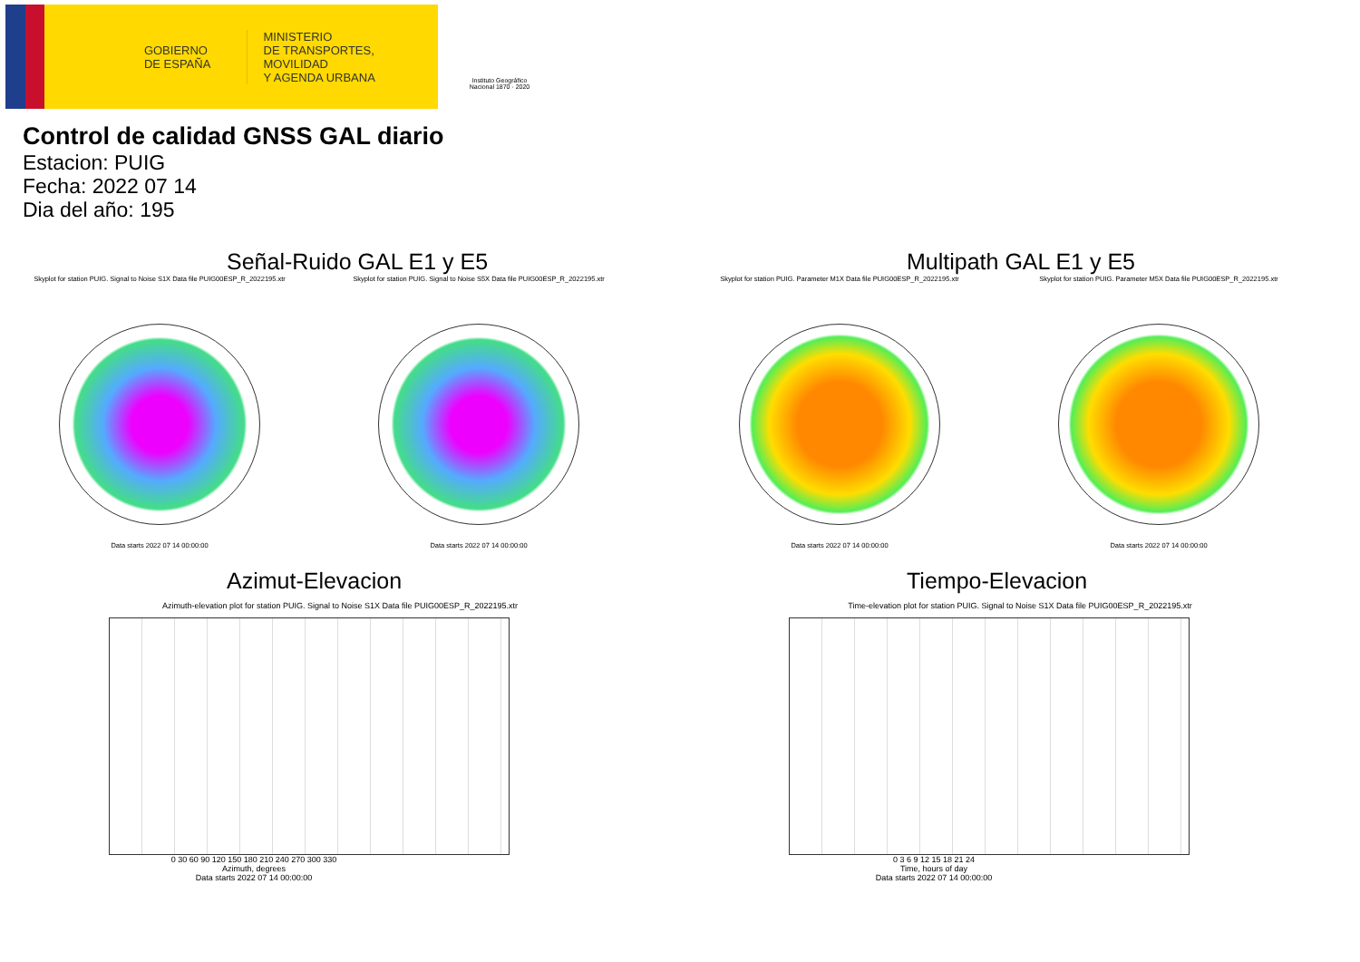GOBIERNO
DE ESPAÑA
MINISTERIO
DE TRANSPORTES, MOVILIDAD
Y AGENDA URBANA
Instituto Geográfico Nacional 1870 · 2020
Control de calidad GNSS GAL diario
Estacion: PUIG
Fecha: 2022 07 14
Dia del año: 195
Señal-Ruido GAL E1 y E5
Skyplot for station PUIG. Signal to Noise S1X Data file PUIG00ESP_R_2022195.xtr
Data starts 2022 07 14 00:00:00
Skyplot for station PUIG. Signal to Noise S5X Data file PUIG00ESP_R_2022195.xtr
Data starts 2022 07 14 00:00:00
Multipath GAL E1 y E5
Skyplot for station PUIG. Parameter M1X Data file PUIG00ESP_R_2022195.xtr
Data starts 2022 07 14 00:00:00
Skyplot for station PUIG. Parameter M5X Data file PUIG00ESP_R_2022195.xtr
Data starts 2022 07 14 00:00:00
Azimut-Elevacion
Azimuth-elevation plot for station PUIG. Signal to Noise S1X Data file PUIG00ESP_R_2022195.xtr
0 30 60 90 120 150 180 210 240 270 300 330
Azimuth, degrees
Data starts 2022 07 14 00:00:00
Tiempo-Elevacion
Time-elevation plot for station PUIG. Signal to Noise S1X Data file PUIG00ESP_R_2022195.xtr
0 3 6 9 12 15 18 21 24
Time, hours of day
Data starts 2022 07 14 00:00:00